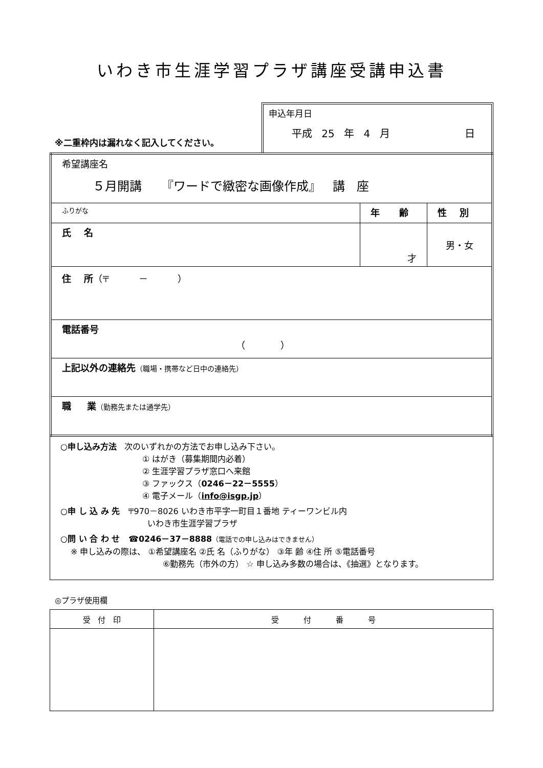いわき市生涯学習プラザ講座受講申込書
※二重枠内は漏れなく記入してください。
申込年月日
平成 25 年 4 月 日
| 希望講座名 ５月開講 『ワードで緻密な画像作成』 講 座 | | |
| ふりがな | 年 齢 | 性 別 |
| 氏 名 | 才 | 男・女 |
| 住 所 （〒 － ） | | |
| 電話番号 （ ） | | |
| 上記以外の連絡先 （職場・携帯など日中の連絡先） | | |
| 職 業 （勤務先または通学先） | | |
○申し込み方法 次のいずれかの方法でお申し込み下さい。
① はがき（募集期間内必着）
② 生涯学習プラザ窓口へ来館
③ ファックス（0246－22－5555）
④ 電子メール（info@isgp.jp）
○申 し 込 み 先 〒970－8026 いわき市平字一町目１番地 ティーワンビル内
いわき市生涯学習プラザ
○問 い 合 わ せ ☎0246－37－8888（電話での申し込みはできません）
※ 申し込みの際は、 ①希望講座名 ②氏 名（ふりがな） ③年 齢 ④住 所 ⑤電話番号
⑥勤務先（市外の方） ☆ 申し込み多数の場合は、《抽選》となります。
◎プラザ使用欄
| 受 付 印 | 受 付 番 号 |
| --- | --- |